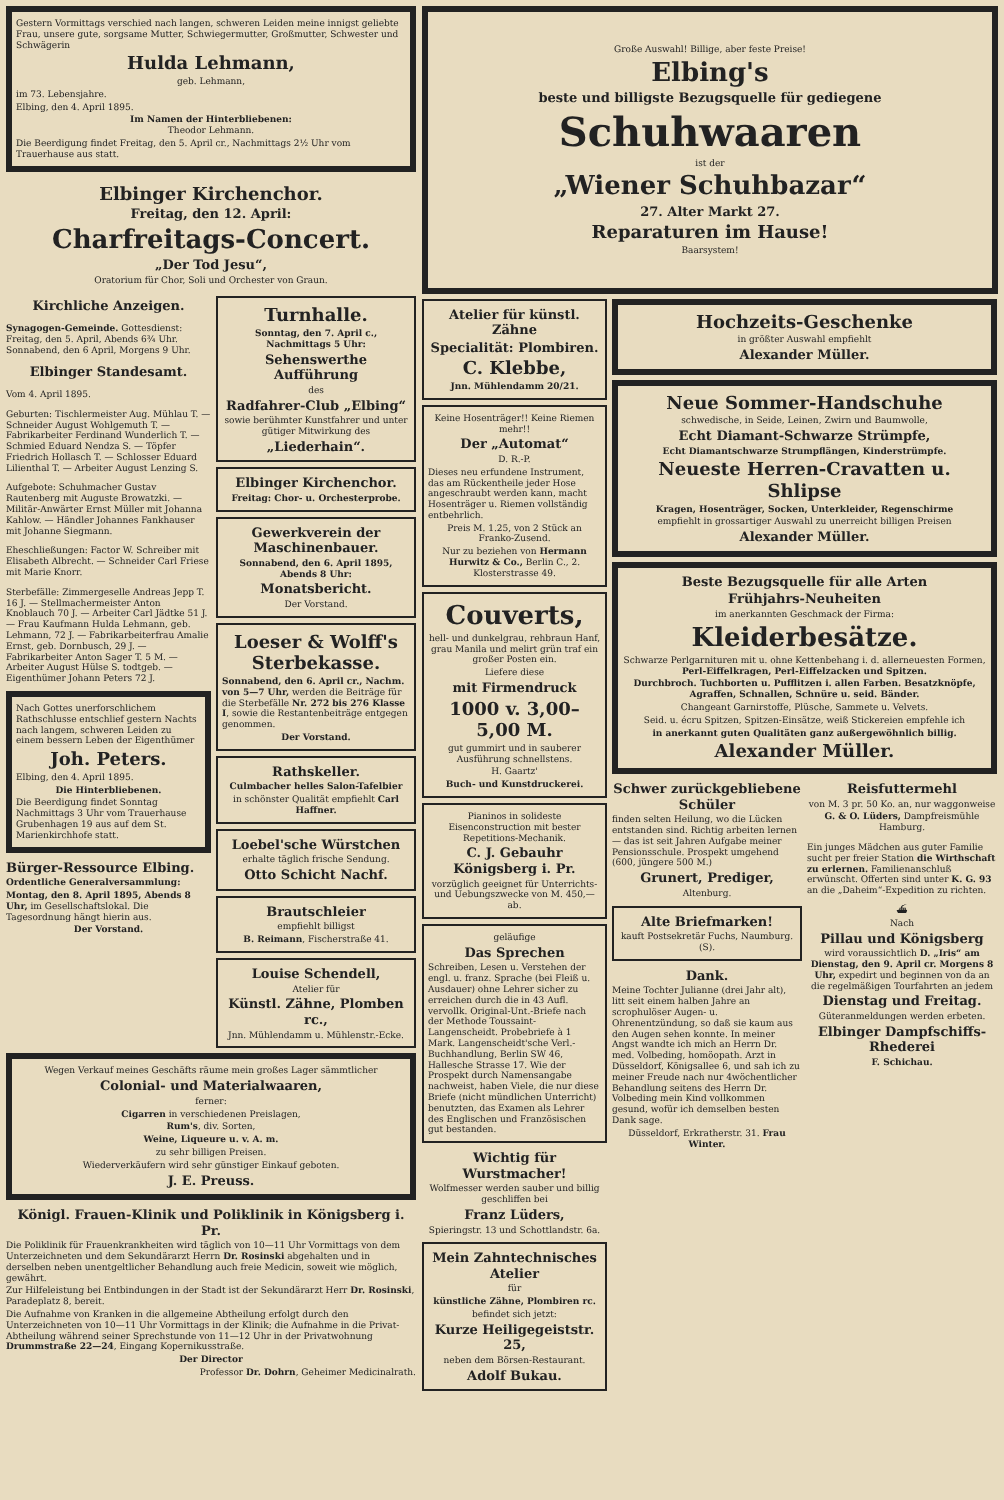Gestern Vormittags verschied nach langen, schweren Leiden meine innigst geliebte Frau, unsere gute, sorgsame Mutter, Schwiegermutter, Großmutter, Schwester und Schwägerin
Hulda Lehmann,
geb. Lehmann,
im 73. Lebensjahre.
Elbing, den 4. April 1895.
Im Namen der Hinterbliebenen:
Theodor Lehmann.
Die Beerdigung findet Freitag, den 5. April cr., Nachmittags 2½ Uhr vom Trauerhause aus statt.
Elbinger Kirchenchor.
Freitag, den 12. April:
Charfreitags-Concert.
„Der Tod Jesu“,
Oratorium für Chor, Soli und Orchester von Graun.
Kirchliche Anzeigen.
Synagogen-Gemeinde. Gottesdienst: Freitag, den 5. April, Abends 6¾ Uhr. Sonnabend, den 6 April, Morgens 9 Uhr.
Elbinger Standesamt.
Vom 4. April 1895.
Geburten: Tischlermeister Aug. Mühlau T. — Schneider August Wohlgemuth T. — Fabrikarbeiter Ferdinand Wunderlich T. — Schmied Eduard Nendza S. — Töpfer Friedrich Hollasch T. — Schlosser Eduard Lilienthal T. — Arbeiter August Lenzing S.
Aufgebote: Schuhmacher Gustav Rautenberg mit Auguste Browatzki. — Militär-Anwärter Ernst Müller mit Johanna Kahlow. — Händler Johannes Fankhauser mit Johanne Siegmann.
Eheschließungen: Factor W. Schreiber mit Elisabeth Albrecht. — Schneider Carl Friese mit Marie Knorr.
Sterbefälle: Zimmergeselle Andreas Jepp T. 16 J. — Stellmachermeister Anton Knoblauch 70 J. — Arbeiter Carl Jädtke 51 J. — Frau Kaufmann Hulda Lehmann, geb. Lehmann, 72 J. — Fabrikarbeiterfrau Amalie Ernst, geb. Dornbusch, 29 J. — Fabrikarbeiter Anton Sager T. 5 M. — Arbeiter August Hülse S. todtgeb. — Eigenthümer Johann Peters 72 J.
Nach Gottes unerforschlichem Rathschlusse entschlief gestern Nachts nach langem, schweren Leiden zu einem bessern Leben der Eigenthümer
Joh. Peters.
Elbing, den 4. April 1895.
Die Hinterbliebenen.
Die Beerdigung findet Sonntag Nachmittags 3 Uhr vom Trauerhause Grubenhagen 19 aus auf dem St. Marienkirchhofe statt.
Bürger-Ressource Elbing.
Ordentliche Generalversammlung:
Montag, den 8. April 1895, Abends 8 Uhr, im Gesellschaftslokal. Die Tagesordnung hängt hierin aus.
Der Vorstand.
Turnhalle.
Sonntag, den 7. April c., Nachmittags 5 Uhr:
Sehenswerthe Aufführung
des
Radfahrer-Club „Elbing“
sowie berühmter Kunstfahrer und unter gütiger Mitwirkung des
„Liederhain“.
Elbinger Kirchenchor.
Freitag: Chor- u. Orchesterprobe.
Gewerkverein der Maschinenbauer.
Sonnabend, den 6. April 1895, Abends 8 Uhr:
Monatsbericht.
Der Vorstand.
Loeser & Wolff's Sterbekasse.
Sonnabend, den 6. April cr., Nachm. von 5—7 Uhr, werden die Beiträge für die Sterbefälle Nr. 272 bis 276 Klasse I, sowie die Restantenbeiträge entgegen genommen.
Der Vorstand.
Rathskeller.
Culmbacher helles Salon-Tafelbier
in schönster Qualität empfiehlt Carl Haffner.
Loebel'sche Würstchen
erhalte täglich frische Sendung.
Otto Schicht Nachf.
Brautschleier
empfiehlt billigst
B. Reimann, Fischerstraße 41.
Louise Schendell,
Atelier für
Künstl. Zähne, Plomben rc.,
Jnn. Mühlendamm u. Mühlenstr.-Ecke.
Wegen Verkauf meines Geschäfts räume mein großes Lager sämmtlicher
Colonial- und Materialwaaren,
ferner:
Cigarren in verschiedenen Preislagen,
Rum's, div. Sorten,
Weine, Liqueure u. v. A. m.
zu sehr billigen Preisen.
Wiederverkäufern wird sehr günstiger Einkauf geboten.
J. E. Preuss.
Königl. Frauen-Klinik und Poliklinik in Königsberg i. Pr.
Die Poliklinik für Frauenkrankheiten wird täglich von 10—11 Uhr Vormittags von dem Unterzeichneten und dem Sekundärarzt Herrn Dr. Rosinski abgehalten und in derselben neben unentgeltlicher Behandlung auch freie Medicin, soweit wie möglich, gewährt.
Zur Hilfeleistung bei Entbindungen in der Stadt ist der Sekundärarzt Herr Dr. Rosinski, Paradeplatz 8, bereit.
Die Aufnahme von Kranken in die allgemeine Abtheilung erfolgt durch den Unterzeichneten von 10—11 Uhr Vormittags in der Klinik; die Aufnahme in die Privat-Abtheilung während seiner Sprechstunde von 11—12 Uhr in der Privatwohnung Drummstraße 22—24, Eingang Kopernikusstraße.
Der Director
Professor Dr. Dohrn, Geheimer Medicinalrath.
Große Auswahl! Billige, aber feste Preise!
Elbing's
beste und billigste Bezugsquelle für gediegene
Schuhwaaren
ist der
„Wiener Schuhbazar“
27. Alter Markt 27.
Reparaturen im Hause!
Baarsystem!
Atelier für künstl. Zähne
Specialität: Plombiren.
C. Klebbe,
Jnn. Mühlendamm 20/21.
Keine Hosenträger!! Keine Riemen mehr!!
Der „Automat“
D. R.-P.
Dieses neu erfundene Instrument, das am Rückentheile jeder Hose angeschraubt werden kann, macht Hosenträger u. Riemen vollständig entbehrlich.
Preis M. 1.25, von 2 Stück an Franko-Zusend.
Nur zu beziehen von Hermann Hurwitz & Co., Berlin C., 2. Klosterstrasse 49.
Couverts,
hell- und dunkelgrau, rehbraun Hanf, grau Manila und melirt grün traf ein großer Posten ein.
Liefere diese
mit Firmendruck
1000 v. 3,00–5,00 M.
gut gummirt und in sauberer Ausführung schnellstens.
H. Gaartz'
Buch- und Kunstdruckerei.
Pianinos in solideste Eisenconstruction mit bester Repetitions-Mechanik.
C. J. Gebauhr Königsberg i. Pr.
vorzüglich geeignet für Unterrichts- und Uebungszwecke von M. 450,— ab.
geläufige
Das Sprechen
Schreiben, Lesen u. Verstehen der engl. u. franz. Sprache (bei Fleiß u. Ausdauer) ohne Lehrer sicher zu erreichen durch die in 43 Aufl. vervollk. Original-Unt.-Briefe nach der Methode Toussaint-Langenscheidt. Probebriefe à 1 Mark. Langenscheidt'sche Verl.-Buchhandlung, Berlin SW 46, Hallesche Strasse 17. Wie der Prospekt durch Namensangabe nachweist, haben Viele, die nur diese Briefe (nicht mündlichen Unterricht) benutzten, das Examen als Lehrer des Englischen und Französischen gut bestanden.
Wichtig für Wurstmacher!
Wolfmesser werden sauber und billig geschliffen bei
Franz Lüders,
Spieringstr. 13 und Schottlandstr. 6a.
Mein Zahntechnisches Atelier
für
künstliche Zähne, Plombiren rc.
befindet sich jetzt:
Kurze Heiligegeiststr. 25,
neben dem Börsen-Restaurant.
Adolf Bukau.
Hochzeits-Geschenke
in größter Auswahl empfiehlt
Alexander Müller.
Neue Sommer-Handschuhe
schwedische, in Seide, Leinen, Zwirn und Baumwolle,
Echt Diamant-Schwarze Strümpfe,
Echt Diamantschwarze Strumpflängen, Kinderstrümpfe.
Neueste Herren-Cravatten u. Shlipse
Kragen, Hosenträger, Socken, Unterkleider, Regenschirme
empfiehlt in grossartiger Auswahl zu unerreicht billigen Preisen
Alexander Müller.
Beste Bezugsquelle für alle Arten
Frühjahrs-Neuheiten
im anerkannten Geschmack der Firma:
Kleiderbesätze.
Schwarze Perlgarnituren mit u. ohne Kettenbehang i. d. allerneuesten Formen, Perl-Eiffelkragen, Perl-Eiffelzacken und Spitzen.
Durchbroch. Tuchborten u. Pufflitzen i. allen Farben. Besatzknöpfe, Agraffen, Schnallen, Schnüre u. seid. Bänder.
Changeant Garnirstoffe, Plüsche, Sammete u. Velvets.
Seid. u. écru Spitzen, Spitzen-Einsätze, weiß Stickereien empfehle ich
in anerkannt guten Qualitäten ganz außergewöhnlich billig.
Alexander Müller.
Schwer zurückgebliebene Schüler
finden selten Heilung, wo die Lücken entstanden sind. Richtig arbeiten lernen — das ist seit Jahren Aufgabe meiner Pensionsschule. Prospekt umgehend (600, jüngere 500 M.)
Grunert, Prediger,
Altenburg.
Alte Briefmarken!
kauft Postsekretär Fuchs, Naumburg. (S).
Dank.
Meine Tochter Julianne (drei Jahr alt), litt seit einem halben Jahre an scrophulöser Augen- u. Ohrenentzündung, so daß sie kaum aus den Augen sehen konnte. In meiner Angst wandte ich mich an Herrn Dr. med. Volbeding, homöopath. Arzt in Düsseldorf, Königsallee 6, und sah ich zu meiner Freude nach nur 4wöchentlicher Behandlung seitens des Herrn Dr. Volbeding mein Kind vollkommen gesund, wofür ich demselben besten Dank sage.
Düsseldorf, Erkratherstr. 31. Frau Winter.
Reisfuttermehl
von M. 3 pr. 50 Ko. an, nur waggonweise
G. & O. Lüders, Dampfreismühle Hamburg.
Ein junges Mädchen aus guter Familie sucht per freier Station die Wirthschaft zu erlernen. Familienanschluß erwünscht. Offerten sind unter K. G. 93 an die „Daheim“-Expedition zu richten.
⛴
Nach
Pillau und Königsberg
wird voraussichtlich D. „Iris“ am Dienstag, den 9. April cr. Morgens 8 Uhr, expedirt und beginnen von da an die regelmäßigen Tourfahrten an jedem
Dienstag und Freitag.
Güteranmeldungen werden erbeten.
Elbinger Dampfschiffs-Rhederei
F. Schichau.